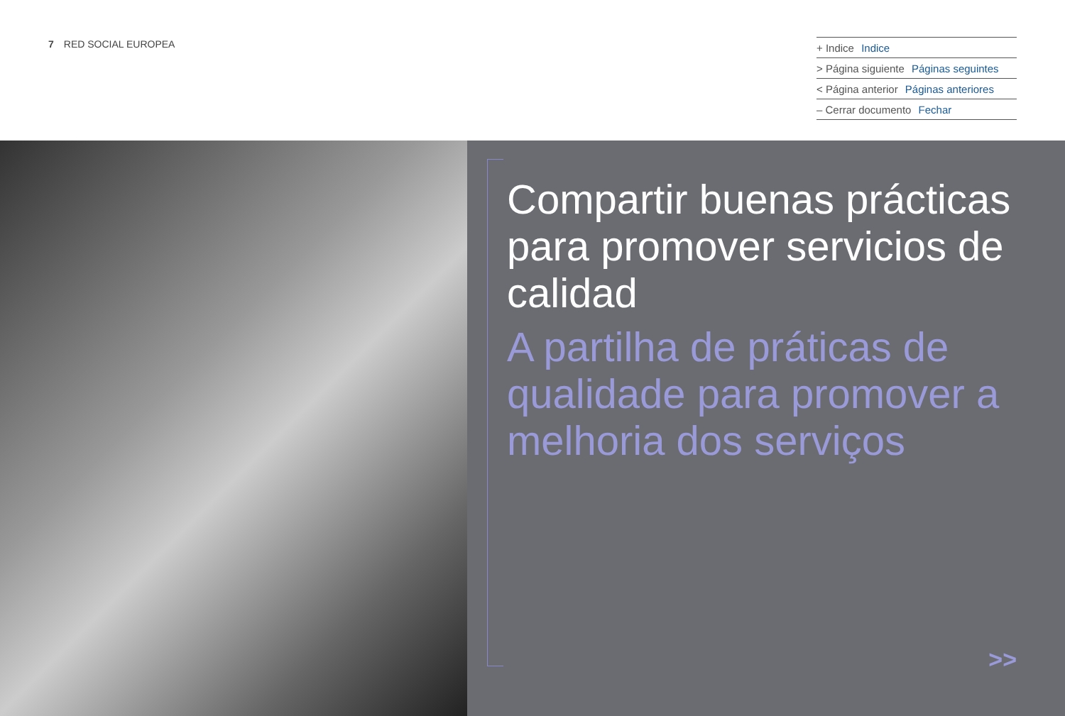7 RED SOCIAL EUROPEA
+ Indice Indice
> Página siguiente Páginas seguintes
< Página anterior Páginas anteriores
– Cerrar documento Fechar
Compartir buenas prácticas para promover servicios de calidad
A partilha de práticas de qualidade para promover a melhoria dos serviços
>>